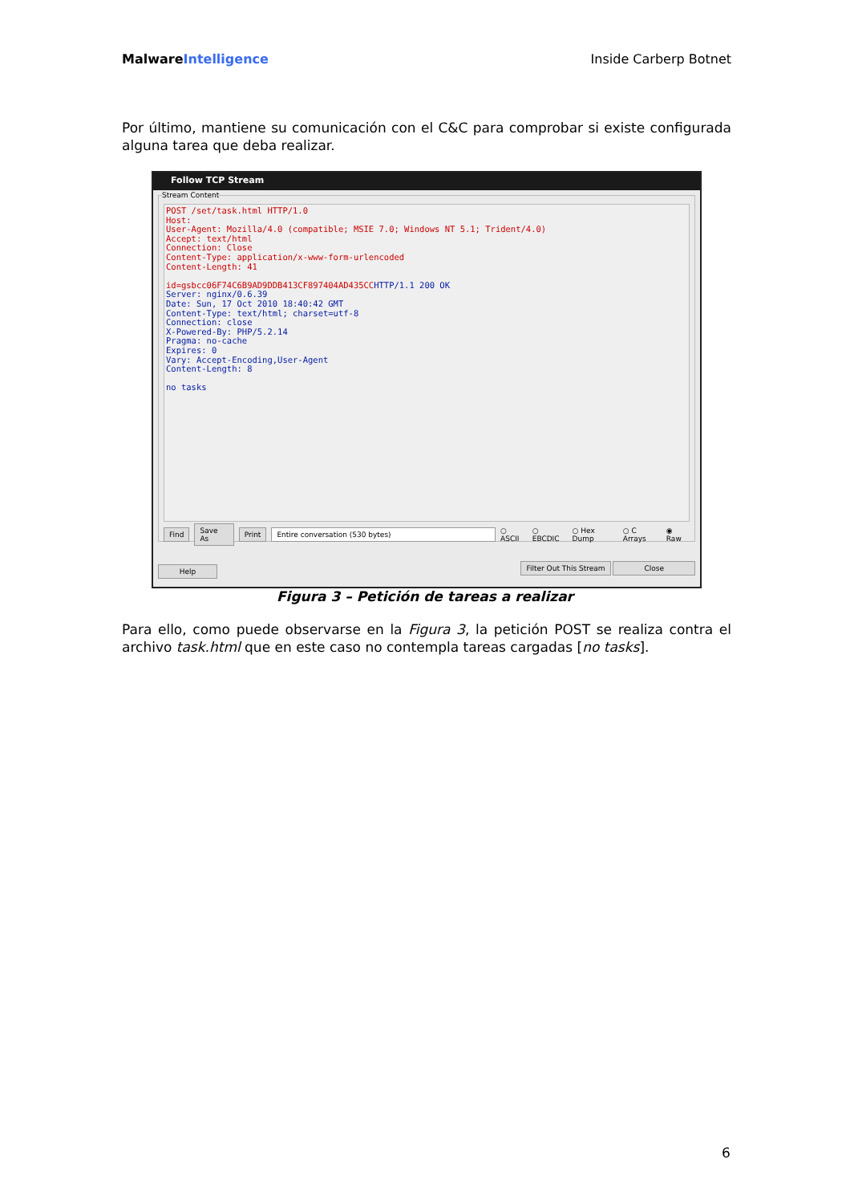Malware Intelligence Inside Carberp Botnet
Por último, mantiene su comunicación con el C&C para comprobar si existe configurada alguna tarea que deba realizar.
Follow TCP Stream
Stream Content
POST /set/task.html HTTP/1.0 Host: User-Agent: Mozilla/4.0 (compatible; MSIE 7.0; Windows NT 5.1; Trident/4.0) Accept: text/html Connection: Close Content-Type: application/x-www-form-urlencoded Content-Length: 41 id=gsbcc06F74C6B9AD9DDB413CF897404AD435CC HTTP/1.1 200 OK Server: nginx/0.6.39 Date: Sun, 17 Oct 2010 18:40:42 GMT Content-Type: text/html; charset=utf-8 Connection: close X-Powered-By: PHP/5.2.14 Pragma: no-cache Expires: 0 Vary: Accept-Encoding,User-Agent Content-Length: 8 no tasks
Find Save As Print Entire conversation (530 bytes) ○ ASCII ○ EBCDIC ○ Hex Dump ○ C Arrays ◉ Raw
Help Filter Out This Stream Close
Figura 3 – Petición de tareas a realizar
Para ello, como puede observarse en la Figura 3, la petición POST se realiza contra el archivo task.html que en este caso no contempla tareas cargadas [no tasks].
6